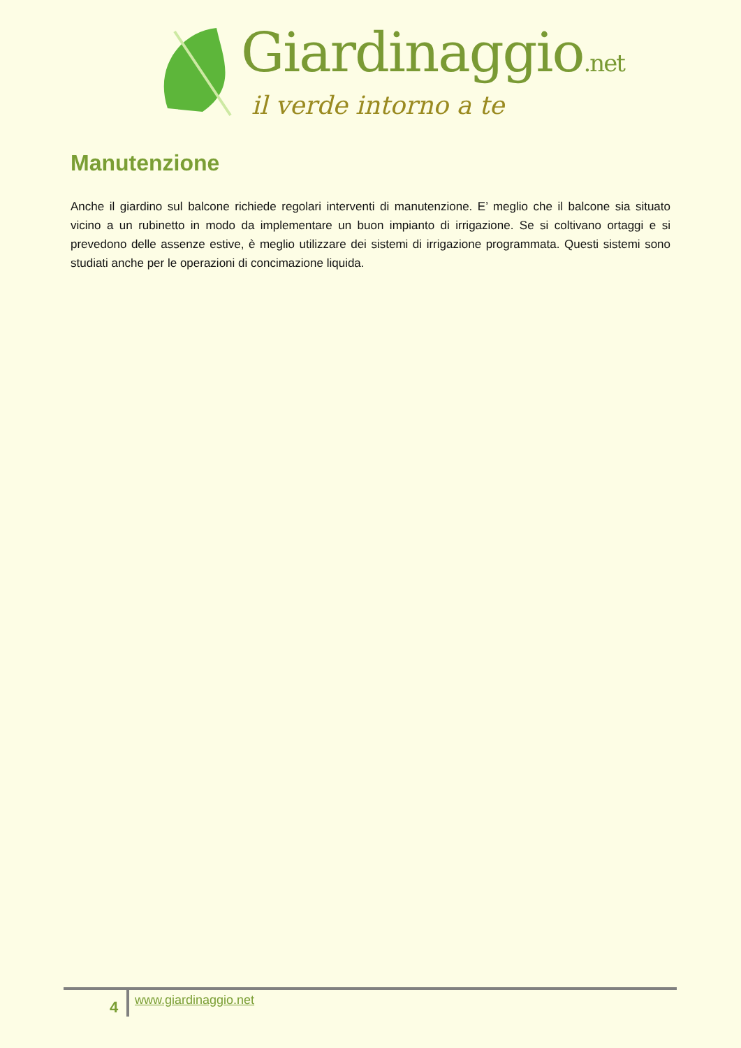Giardinaggio.net
il verde intorno a te
Manutenzione
Anche il giardino sul balcone richiede regolari interventi di manutenzione. E’ meglio che il balcone sia situato vicino a un rubinetto in modo da implementare un buon impianto di irrigazione. Se si coltivano ortaggi e si prevedono delle assenze estive, è meglio utilizzare dei sistemi di irrigazione programmata. Questi sistemi sono studiati anche per le operazioni di concimazione liquida.
4 www.giardinaggio.net